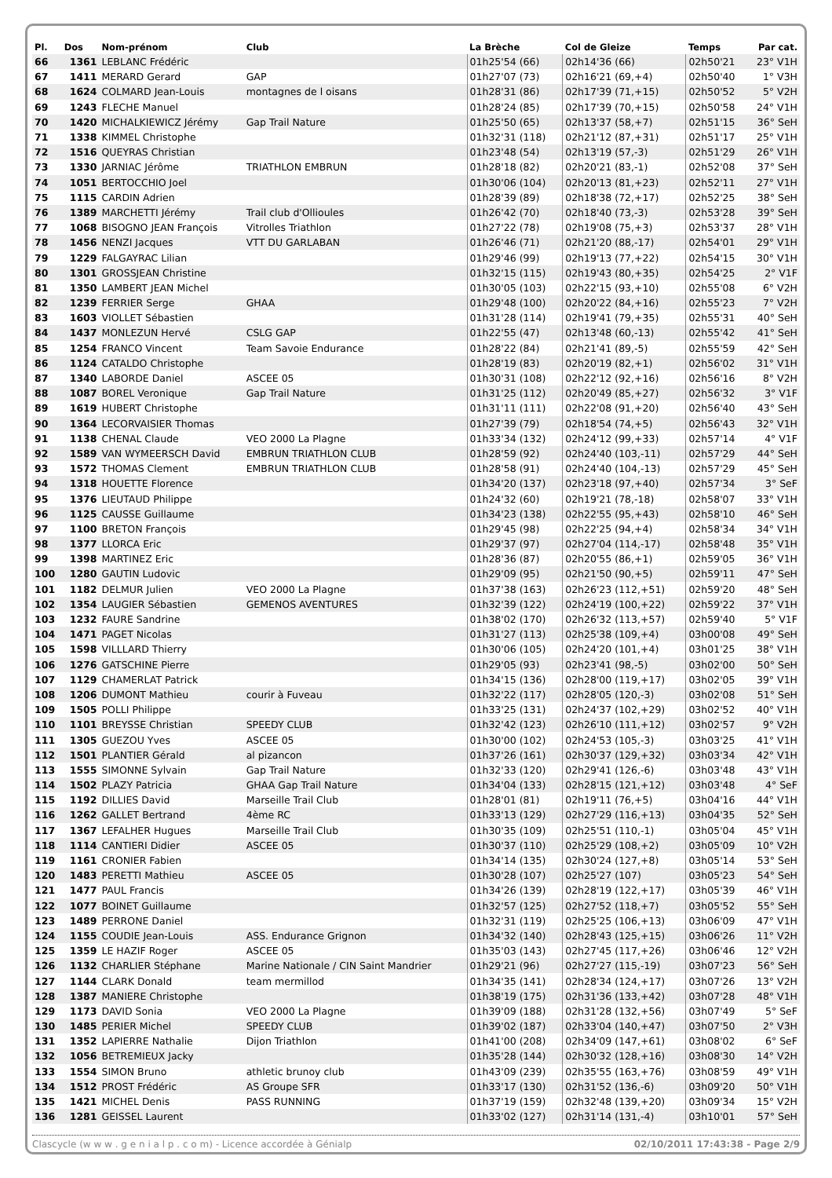| Pl. | Dos | Nom-prénom | Club | La Brèche | Col de Gleize | Temps | Par cat. |
| --- | --- | --- | --- | --- | --- | --- | --- |
| 66 | 1361 | LEBLANC Frédéric | | 01h25'54 (66) | 02h14'36 (66) | 02h50'21 | 23° V1H |
| 67 | 1411 | MERARD Gerard | GAP | 01h27'07 (73) | 02h16'21 (69,+4) | 02h50'40 | 1° V3H |
| 68 | 1624 | COLMARD Jean-Louis | montagnes de l oisans | 01h28'31 (86) | 02h17'39 (71,+15) | 02h50'52 | 5° V2H |
| 69 | 1243 | FLECHE Manuel | | 01h28'24 (85) | 02h17'39 (70,+15) | 02h50'58 | 24° V1H |
| 70 | 1420 | MICHALKIEWICZ Jérémy | Gap Trail Nature | 01h25'50 (65) | 02h13'37 (58,+7) | 02h51'15 | 36° SeH |
| 71 | 1338 | KIMMEL Christophe | | 01h32'31 (118) | 02h21'12 (87,+31) | 02h51'17 | 25° V1H |
| 72 | 1516 | QUEYRAS Christian | | 01h23'48 (54) | 02h13'19 (57,-3) | 02h51'29 | 26° V1H |
| 73 | 1330 | JARNIAC Jérôme | TRIATHLON EMBRUN | 01h28'18 (82) | 02h20'21 (83,-1) | 02h52'08 | 37° SeH |
| 74 | 1051 | BERTOCCHIO Joel | | 01h30'06 (104) | 02h20'13 (81,+23) | 02h52'11 | 27° V1H |
| 75 | 1115 | CARDIN Adrien | | 01h28'39 (89) | 02h18'38 (72,+17) | 02h52'25 | 38° SeH |
| 76 | 1389 | MARCHETTI Jérémy | Trail club d'Ollioules | 01h26'42 (70) | 02h18'40 (73,-3) | 02h53'28 | 39° SeH |
| 77 | 1068 | BISOGNO JEAN François | Vitrolles Triathlon | 01h27'22 (78) | 02h19'08 (75,+3) | 02h53'37 | 28° V1H |
| 78 | 1456 | NENZI Jacques | VTT DU GARLABAN | 01h26'46 (71) | 02h21'20 (88,-17) | 02h54'01 | 29° V1H |
| 79 | 1229 | FALGAYRAC Lilian | | 01h29'46 (99) | 02h19'13 (77,+22) | 02h54'15 | 30° V1H |
| 80 | 1301 | GROSSJEAN Christine | | 01h32'15 (115) | 02h19'43 (80,+35) | 02h54'25 | 2° V1F |
| 81 | 1350 | LAMBERT JEAN Michel | | 01h30'05 (103) | 02h22'15 (93,+10) | 02h55'08 | 6° V2H |
| 82 | 1239 | FERRIER Serge | GHAA | 01h29'48 (100) | 02h20'22 (84,+16) | 02h55'23 | 7° V2H |
| 83 | 1603 | VIOLLET Sébastien | | 01h31'28 (114) | 02h19'41 (79,+35) | 02h55'31 | 40° SeH |
| 84 | 1437 | MONLEZUN Hervé | CSLG GAP | 01h22'55 (47) | 02h13'48 (60,-13) | 02h55'42 | 41° SeH |
| 85 | 1254 | FRANCO Vincent | Team Savoie Endurance | 01h28'22 (84) | 02h21'41 (89,-5) | 02h55'59 | 42° SeH |
| 86 | 1124 | CATALDO Christophe | | 01h28'19 (83) | 02h20'19 (82,+1) | 02h56'02 | 31° V1H |
| 87 | 1340 | LABORDE Daniel | ASCEE 05 | 01h30'31 (108) | 02h22'12 (92,+16) | 02h56'16 | 8° V2H |
| 88 | 1087 | BOREL Veronique | Gap Trail Nature | 01h31'25 (112) | 02h20'49 (85,+27) | 02h56'32 | 3° V1F |
| 89 | 1619 | HUBERT Christophe | | 01h31'11 (111) | 02h22'08 (91,+20) | 02h56'40 | 43° SeH |
| 90 | 1364 | LECORVAISIER Thomas | | 01h27'39 (79) | 02h18'54 (74,+5) | 02h56'43 | 32° V1H |
| 91 | 1138 | CHENAL Claude | VEO 2000 La Plagne | 01h33'34 (132) | 02h24'12 (99,+33) | 02h57'14 | 4° V1F |
| 92 | 1589 | VAN WYMEERSCH David | EMBRUN TRIATHLON CLUB | 01h28'59 (92) | 02h24'40 (103,-11) | 02h57'29 | 44° SeH |
| 93 | 1572 | THOMAS Clement | EMBRUN TRIATHLON CLUB | 01h28'58 (91) | 02h24'40 (104,-13) | 02h57'29 | 45° SeH |
| 94 | 1318 | HOUETTE Florence | | 01h34'20 (137) | 02h23'18 (97,+40) | 02h57'34 | 3° SeF |
| 95 | 1376 | LIEUTAUD Philippe | | 01h24'32 (60) | 02h19'21 (78,-18) | 02h58'07 | 33° V1H |
| 96 | 1125 | CAUSSE Guillaume | | 01h34'23 (138) | 02h22'55 (95,+43) | 02h58'10 | 46° SeH |
| 97 | 1100 | BRETON François | | 01h29'45 (98) | 02h22'25 (94,+4) | 02h58'34 | 34° V1H |
| 98 | 1377 | LLORCA Eric | | 01h29'37 (97) | 02h27'04 (114,-17) | 02h58'48 | 35° V1H |
| 99 | 1398 | MARTINEZ Eric | | 01h28'36 (87) | 02h20'55 (86,+1) | 02h59'05 | 36° V1H |
| 100 | 1280 | GAUTIN Ludovic | | 01h29'09 (95) | 02h21'50 (90,+5) | 02h59'11 | 47° SeH |
| 101 | 1182 | DELMUR Julien | VEO 2000 La Plagne | 01h37'38 (163) | 02h26'23 (112,+51) | 02h59'20 | 48° SeH |
| 102 | 1354 | LAUGIER Sébastien | GEMENOS AVENTURES | 01h32'39 (122) | 02h24'19 (100,+22) | 02h59'22 | 37° V1H |
| 103 | 1232 | FAURE Sandrine | | 01h38'02 (170) | 02h26'32 (113,+57) | 02h59'40 | 5° V1F |
| 104 | 1471 | PAGET Nicolas | | 01h31'27 (113) | 02h25'38 (109,+4) | 03h00'08 | 49° SeH |
| 105 | 1598 | VILLLARD Thierry | | 01h30'06 (105) | 02h24'20 (101,+4) | 03h01'25 | 38° V1H |
| 106 | 1276 | GATSCHINE Pierre | | 01h29'05 (93) | 02h23'41 (98,-5) | 03h02'00 | 50° SeH |
| 107 | 1129 | CHAMERLAT Patrick | | 01h34'15 (136) | 02h28'00 (119,+17) | 03h02'05 | 39° V1H |
| 108 | 1206 | DUMONT Mathieu | courir à Fuveau | 01h32'22 (117) | 02h28'05 (120,-3) | 03h02'08 | 51° SeH |
| 109 | 1505 | POLLI Philippe | | 01h33'25 (131) | 02h24'37 (102,+29) | 03h02'52 | 40° V1H |
| 110 | 1101 | BREYSSE Christian | SPEEDY CLUB | 01h32'42 (123) | 02h26'10 (111,+12) | 03h02'57 | 9° V2H |
| 111 | 1305 | GUEZOU Yves | ASCEE 05 | 01h30'00 (102) | 02h24'53 (105,-3) | 03h03'25 | 41° V1H |
| 112 | 1501 | PLANTIER Gérald | al pizancon | 01h37'26 (161) | 02h30'37 (129,+32) | 03h03'34 | 42° V1H |
| 113 | 1555 | SIMONNE Sylvain | Gap Trail Nature | 01h32'33 (120) | 02h29'41 (126,-6) | 03h03'48 | 43° V1H |
| 114 | 1502 | PLAZY Patricia | GHAA Gap Trail Nature | 01h34'04 (133) | 02h28'15 (121,+12) | 03h03'48 | 4° SeF |
| 115 | 1192 | DILLIES David | Marseille Trail Club | 01h28'01 (81) | 02h19'11 (76,+5) | 03h04'16 | 44° V1H |
| 116 | 1262 | GALLET Bertrand | 4ème RC | 01h33'13 (129) | 02h27'29 (116,+13) | 03h04'35 | 52° SeH |
| 117 | 1367 | LEFALHER Hugues | Marseille Trail Club | 01h30'35 (109) | 02h25'51 (110,-1) | 03h05'04 | 45° V1H |
| 118 | 1114 | CANTIERI Didier | ASCEE 05 | 01h30'37 (110) | 02h25'29 (108,+2) | 03h05'09 | 10° V2H |
| 119 | 1161 | CRONIER Fabien | | 01h34'14 (135) | 02h30'24 (127,+8) | 03h05'14 | 53° SeH |
| 120 | 1483 | PERETTI Mathieu | ASCEE 05 | 01h30'28 (107) | 02h25'27 (107) | 03h05'23 | 54° SeH |
| 121 | 1477 | PAUL Francis | | 01h34'26 (139) | 02h28'19 (122,+17) | 03h05'39 | 46° V1H |
| 122 | 1077 | BOINET Guillaume | | 01h32'57 (125) | 02h27'52 (118,+7) | 03h05'52 | 55° SeH |
| 123 | 1489 | PERRONE Daniel | | 01h32'31 (119) | 02h25'25 (106,+13) | 03h06'09 | 47° V1H |
| 124 | 1155 | COUDIE Jean-Louis | ASS. Endurance Grignon | 01h34'32 (140) | 02h28'43 (125,+15) | 03h06'26 | 11° V2H |
| 125 | 1359 | LE HAZIF Roger | ASCEE 05 | 01h35'03 (143) | 02h27'45 (117,+26) | 03h06'46 | 12° V2H |
| 126 | 1132 | CHARLIER Stéphane | Marine Nationale / CIN Saint Mandrier | 01h29'21 (96) | 02h27'27 (115,-19) | 03h07'23 | 56° SeH |
| 127 | 1144 | CLARK Donald | team mermillod | 01h34'35 (141) | 02h28'34 (124,+17) | 03h07'26 | 13° V2H |
| 128 | 1387 | MANIERE Christophe | | 01h38'19 (175) | 02h31'36 (133,+42) | 03h07'28 | 48° V1H |
| 129 | 1173 | DAVID Sonia | VEO 2000 La Plagne | 01h39'09 (188) | 02h31'28 (132,+56) | 03h07'49 | 5° SeF |
| 130 | 1485 | PERIER Michel | SPEEDY CLUB | 01h39'02 (187) | 02h33'04 (140,+47) | 03h07'50 | 2° V3H |
| 131 | 1352 | LAPIERRE Nathalie | Dijon Triathlon | 01h41'00 (208) | 02h34'09 (147,+61) | 03h08'02 | 6° SeF |
| 132 | 1056 | BETREMIEUX Jacky | | 01h35'28 (144) | 02h30'32 (128,+16) | 03h08'30 | 14° V2H |
| 133 | 1554 | SIMON Bruno | athletic brunoy club | 01h43'09 (239) | 02h35'55 (163,+76) | 03h08'59 | 49° V1H |
| 134 | 1512 | PROST Frédéric | AS Groupe SFR | 01h33'17 (130) | 02h31'52 (136,-6) | 03h09'20 | 50° V1H |
| 135 | 1421 | MICHEL Denis | PASS RUNNING | 01h37'19 (159) | 02h32'48 (139,+20) | 03h09'34 | 15° V2H |
| 136 | 1281 | GEISSEL Laurent | | 01h33'02 (127) | 02h31'14 (131,-4) | 03h10'01 | 57° SeH |
Clascycle (w w w . g e n i a l p . c o m) - Licence accordée à Génialp 02/10/2011 17:43:38 - Page 2/9